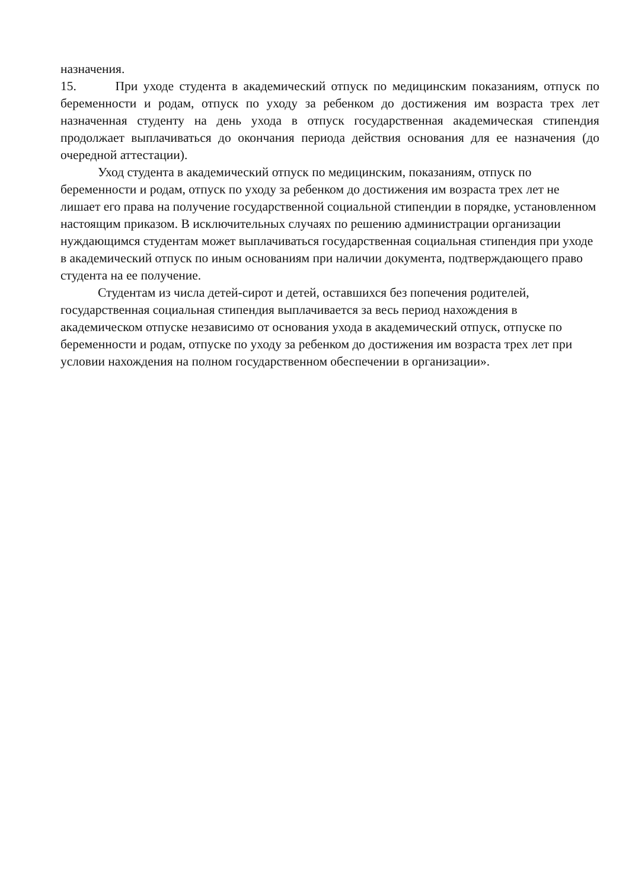назначения.
15. При уходе студента в академический отпуск по медицинским показаниям, отпуск по беременности и родам, отпуск по уходу за ребенком до достижения им возраста трех лет назначенная студенту на день ухода в отпуск государственная академическая стипендия продолжает выплачиваться до окончания периода действия основания для ее назначения (до очередной аттестации).
Уход студента в академический отпуск по медицинским, показаниям, отпуск по беременности и родам, отпуск по уходу за ребенком до достижения им возраста трех лет не лишает его права на получение государственной социальной стипендии в порядке, установленном настоящим приказом. В исключительных случаях по решению администрации организации нуждающимся студентам может выплачиваться государственная социальная стипендия при уходе в академический отпуск по иным основаниям при наличии документа, подтверждающего право студента на ее получение.
Студентам из числа детей-сирот и детей, оставшихся без попечения родителей, государственная социальная стипендия выплачивается за весь период нахождения в академическом отпуске независимо от основания ухода в академический отпуск, отпуске по беременности и родам, отпуске по уходу за ребенком до достижения им возраста трех лет при условии нахождения на полном государственном обеспечении в организации».